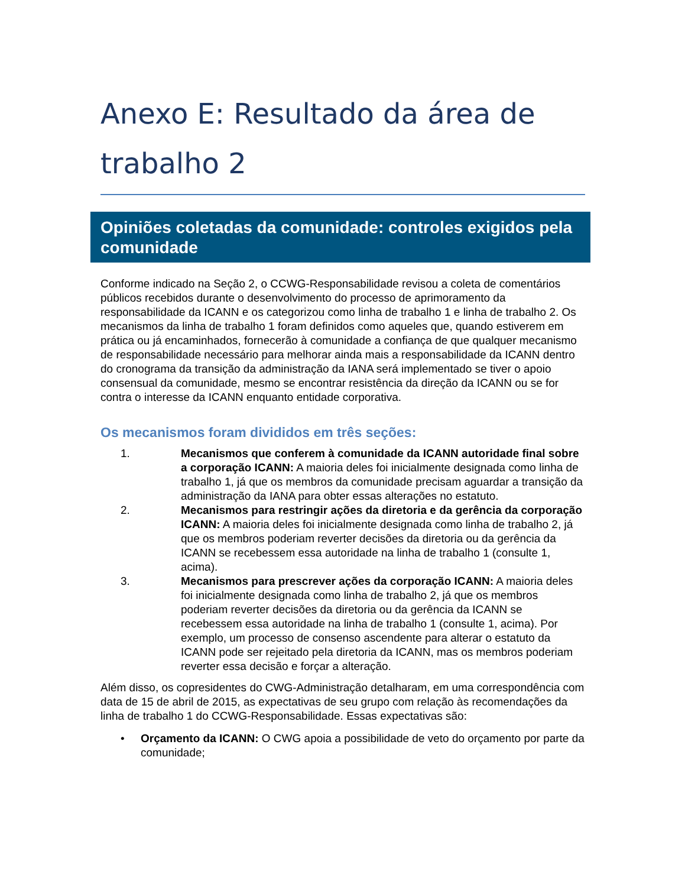Anexo E: Resultado da área de trabalho 2
Opiniões coletadas da comunidade: controles exigidos pela comunidade
Conforme indicado na Seção 2, o CCWG-Responsabilidade revisou a coleta de comentários públicos recebidos durante o desenvolvimento do processo de aprimoramento da responsabilidade da ICANN e os categorizou como linha de trabalho 1 e linha de trabalho 2. Os mecanismos da linha de trabalho 1 foram definidos como aqueles que, quando estiverem em prática ou já encaminhados, fornecerão à comunidade a confiança de que qualquer mecanismo de responsabilidade necessário para melhorar ainda mais a responsabilidade da ICANN dentro do cronograma da transição da administração da IANA será implementado se tiver o apoio consensual da comunidade, mesmo se encontrar resistência da direção da ICANN ou se for contra o interesse da ICANN enquanto entidade corporativa.
Os mecanismos foram divididos em três seções:
1. Mecanismos que conferem à comunidade da ICANN autoridade final sobre a corporação ICANN: A maioria deles foi inicialmente designada como linha de trabalho 1, já que os membros da comunidade precisam aguardar a transição da administração da IANA para obter essas alterações no estatuto.
2. Mecanismos para restringir ações da diretoria e da gerência da corporação ICANN: A maioria deles foi inicialmente designada como linha de trabalho 2, já que os membros poderiam reverter decisões da diretoria ou da gerência da ICANN se recebessem essa autoridade na linha de trabalho 1 (consulte 1, acima).
3. Mecanismos para prescrever ações da corporação ICANN: A maioria deles foi inicialmente designada como linha de trabalho 2, já que os membros poderiam reverter decisões da diretoria ou da gerência da ICANN se recebessem essa autoridade na linha de trabalho 1 (consulte 1, acima). Por exemplo, um processo de consenso ascendente para alterar o estatuto da ICANN pode ser rejeitado pela diretoria da ICANN, mas os membros poderiam reverter essa decisão e forçar a alteração.
Além disso, os copresidentes do CWG-Administração detalharam, em uma correspondência com data de 15 de abril de 2015, as expectativas de seu grupo com relação às recomendações da linha de trabalho 1 do CCWG-Responsabilidade. Essas expectativas são:
• Orçamento da ICANN: O CWG apoia a possibilidade de veto do orçamento por parte da comunidade;